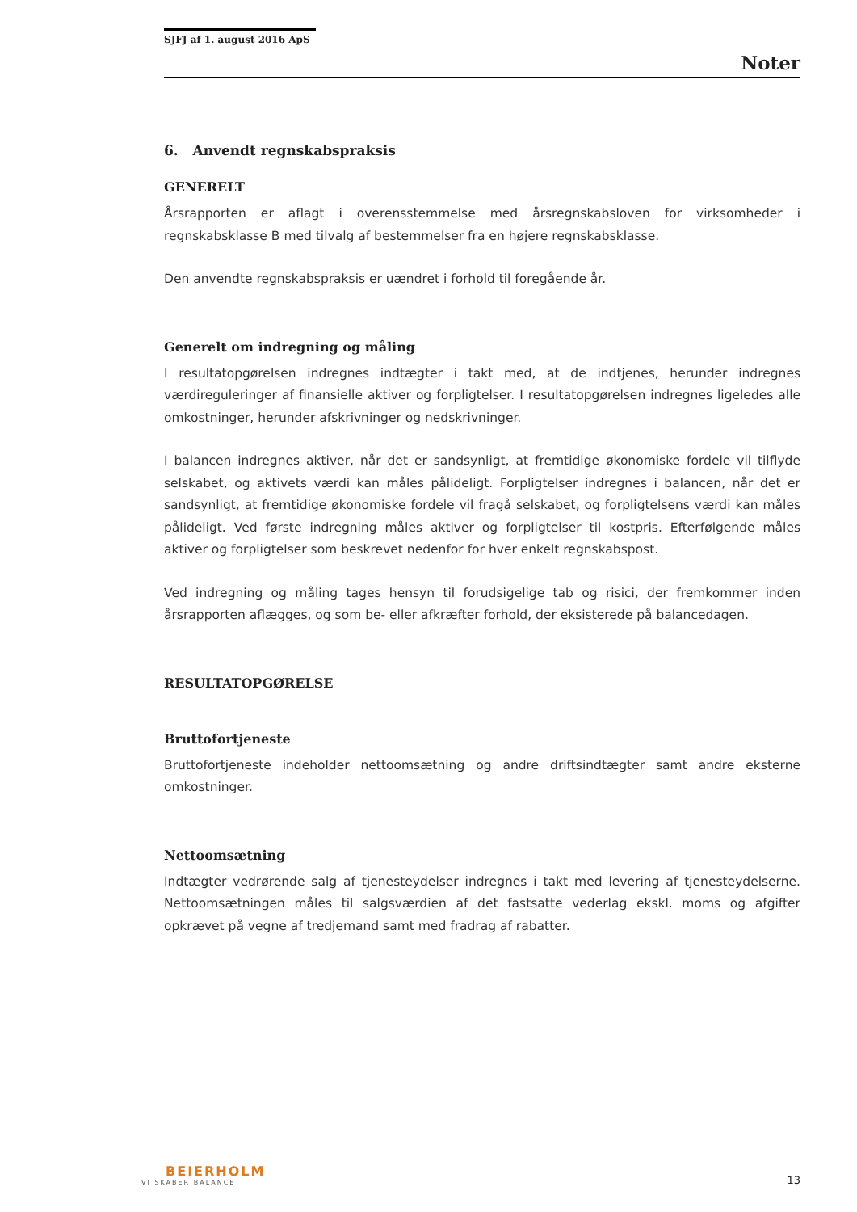SJFJ af 1. august 2016 ApS
Noter
6. Anvendt regnskabspraksis
GENERELT
Årsrapporten er aflagt i overensstemmelse med årsregnskabsloven for virksomheder i regnskabsklasse B med tilvalg af bestemmelser fra en højere regnskabsklasse.
Den anvendte regnskabspraksis er uændret i forhold til foregående år.
Generelt om indregning og måling
I resultatopgørelsen indregnes indtægter i takt med, at de indtjenes, herunder indregnes værdireguleringer af finansielle aktiver og forpligtelser. I resultatopgørelsen indregnes ligeledes alle omkostninger, herunder afskrivninger og nedskrivninger.
I balancen indregnes aktiver, når det er sandsynligt, at fremtidige økonomiske fordele vil tilflyde selskabet, og aktivets værdi kan måles pålideligt. Forpligtelser indregnes i balancen, når det er sandsynligt, at fremtidige økonomiske fordele vil fragå selskabet, og forpligtelsens værdi kan måles pålideligt. Ved første indregning måles aktiver og forpligtelser til kostpris. Efterfølgende måles aktiver og forpligtelser som beskrevet nedenfor for hver enkelt regnskabspost.
Ved indregning og måling tages hensyn til forudsigelige tab og risici, der fremkommer inden årsrapporten aflægges, og som be- eller afkræfter forhold, der eksisterede på balancedagen.
RESULTATOPGØRELSE
Bruttofortjeneste
Bruttofortjeneste indeholder nettoomsætning og andre driftsindtægter samt andre eksterne omkostninger.
Nettoomsætning
Indtægter vedrørende salg af tjenesteydelser indregnes i takt med levering af tjenesteydelserne. Nettoomsætningen måles til salgsværdien af det fastsatte vederlag ekskl. moms og afgifter opkrævet på vegne af tredjemand samt med fradrag af rabatter.
BEIERHOLM
VI SKABER BALANCE
13